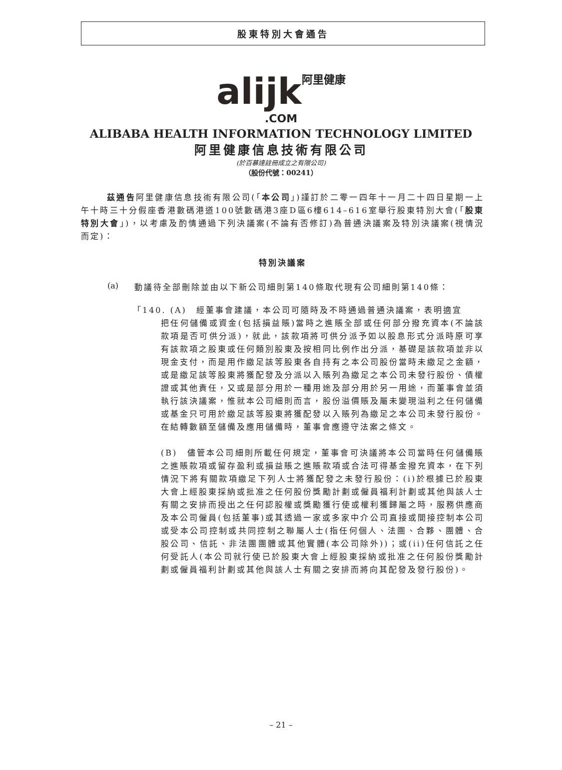股東特別大會通告
alijk 阿里健康
.COM
ALIBABA HEALTH INFORMATION TECHNOLOGY LIMITED
阿里健康信息技術有限公司
(於百慕達註冊成立之有限公司)
（股份代號：00241）
茲通告阿里健康信息技術有限公司(「本公司」)謹訂於二零一四年十一月二十四日星期一上午十時三十分假座香港數碼港道100號數碼港3座D區6樓614–616室舉行股東特別大會(「股東特別大會」)，以考慮及酌情通過下列決議案(不論有否修訂)為普通決議案及特別決議案(視情況而定)：
特別決議案
(a)
動議待全部刪除並由以下新公司細則第140條取代現有公司細則第140條：
「140. (A)　經董事會建議，本公司可隨時及不時通過普通決議案，表明適宜
把任何儲備或資金(包括損益賬)當時之進賬全部或任何部分撥充資本(不論該款項是否可供分派)，就此，該款項將可供分派予如以股息形式分派時原可享有該款項之股東或任何類別股東及按相同比例作出分派，基礎是該款項並非以現金支付，而是用作繳足該等股東各自持有之本公司股份當時未繳足之金額，或是繳足該等股東將獲配發及分派以入賬列為繳足之本公司未發行股份、債權證或其他責任，又或是部分用於一種用途及部分用於另一用途，而董事會並須執行該決議案，惟就本公司細則而言，股份溢價賬及屬未變現溢利之任何儲備或基金只可用於繳足該等股東將獲配發以入賬列為繳足之本公司未發行股份。在結轉數額至儲備及應用儲備時，董事會應遵守法案之條文。
(B)　儘管本公司細則所載任何規定，董事會可決議將本公司當時任何儲備賬之進賬款項或留存盈利或損益賬之進賬款項或合法可得基金撥充資本，在下列情況下將有關款項繳足下列人士將獲配發之未發行股份：(i)於根據已於股東大會上經股東採納或批准之任何股份獎勵計劃或僱員福利計劃或其他與該人士有關之安排而授出之任何認股權或獎勵獲行使或權利獲歸屬之時，服務供應商及本公司僱員(包括董事)或其透過一家或多家中介公司直接或間接控制本公司或受本公司控制或共同控制之聯屬人士(指任何個人、法團、合夥、團體、合股公司、信託、非法團團體或其他實體(本公司除外))；或(ii)任何信託之任何受託人(本公司就行使已於股東大會上經股東採納或批准之任何股份獎勵計劃或僱員福利計劃或其他與該人士有關之安排而將向其配發及發行股份)。
– 21 –